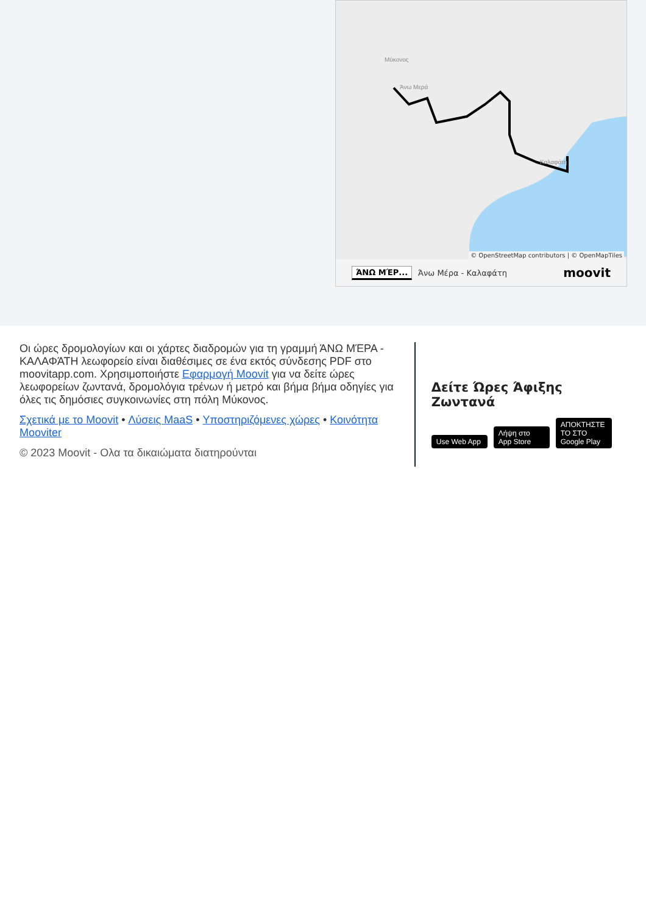Μύκονος
Άνω Μερά
Καλαφάτη
© OpenStreetMap contributors | © OpenMapTiles
ΆΝΩ ΜΈΡ... Άνω Μέρα - Καλαφάτη moovit
Οι ώρες δρομολογίων και οι χάρτες διαδρομών για τη γραμμή ΆΝΩ ΜΈΡΑ - ΚΑΛΑΦΆΤΗ λεωφορείο είναι διαθέσιμες σε ένα εκτός σύνδεσης PDF στο moovitapp.com. Χρησιμοποιήστε Εφαρμογή Moovit για να δείτε ώρες λεωφορείων ζωντανά, δρομολόγια τρένων ή μετρό και βήμα βήμα οδηγίες για όλες τις δημόσιες συγκοινωνίες στη πόλη Μύκονος.
Σχετικά με το Moovit • Λύσεις MaaS • Υποστηριζόμενες χώρες • Κοινότητα Mooviter
© 2023 Moovit - Ολα τα δικαιώματα διατηρούνται
Δείτε Ώρες Άφιξης Ζωντανά
Use Web App Λήψη στο App Store ΑΠΟΚΤΗΣΤΕ ΤΟ ΣΤΟ Google Play